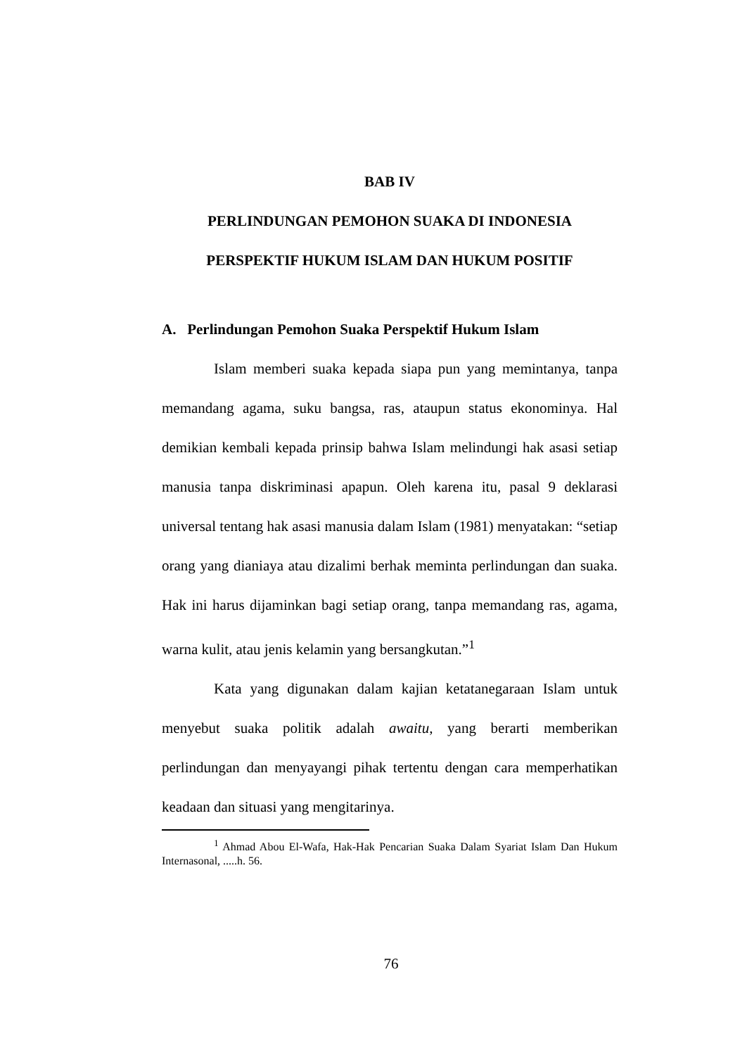BAB IV
PERLINDUNGAN PEMOHON SUAKA DI INDONESIA
PERSPEKTIF HUKUM ISLAM DAN HUKUM POSITIF
A. Perlindungan Pemohon Suaka Perspektif Hukum Islam
Islam memberi suaka kepada siapa pun yang memintanya, tanpa memandang agama, suku bangsa, ras, ataupun status ekonominya. Hal demikian kembali kepada prinsip bahwa Islam melindungi hak asasi setiap manusia tanpa diskriminasi apapun. Oleh karena itu, pasal 9 deklarasi universal tentang hak asasi manusia dalam Islam (1981) menyatakan: “setiap orang yang dianiaya atau dizalimi berhak meminta perlindungan dan suaka. Hak ini harus dijaminkan bagi setiap orang, tanpa memandang ras, agama, warna kulit, atau jenis kelamin yang bersangkutan.”<sup>1</sup>
Kata yang digunakan dalam kajian ketatanegaraan Islam untuk menyebut suaka politik adalah awaitu, yang berarti memberikan perlindungan dan menyayangi pihak tertentu dengan cara memperhatikan keadaan dan situasi yang mengitarinya.
<sup>1</sup> Ahmad Abou El-Wafa, Hak-Hak Pencarian Suaka Dalam Syariat Islam Dan Hukum Internasonal, .....h. 56.
76